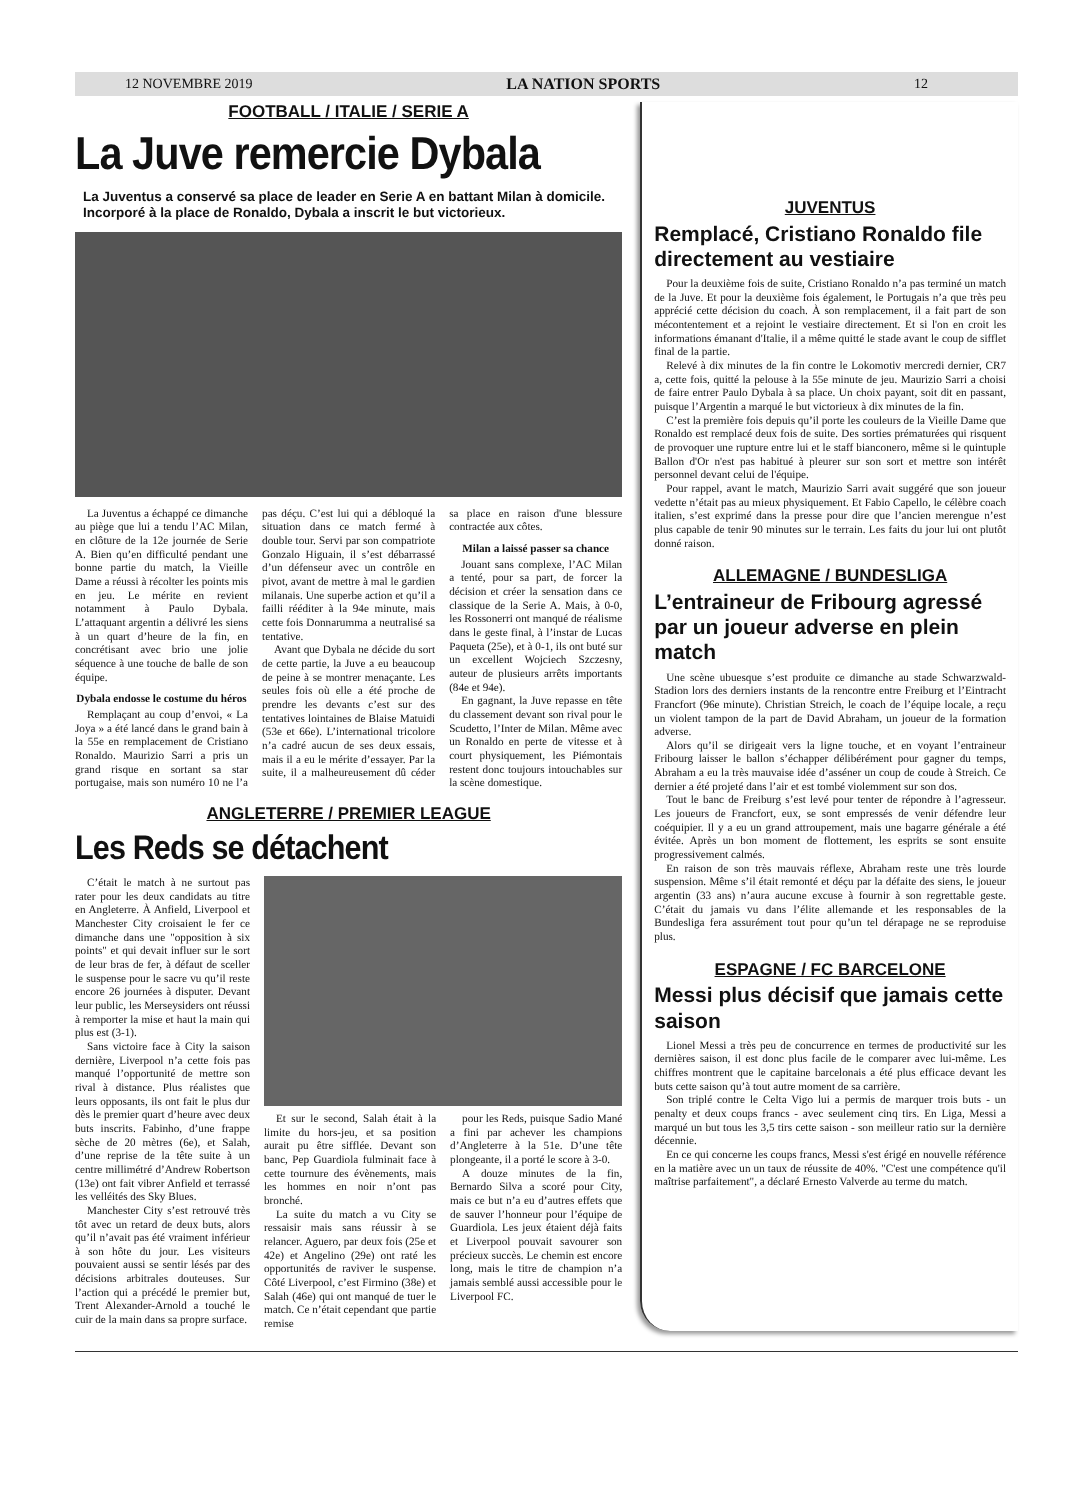12 NOVEMBRE 2019 LA NATION SPORTS 12
FOOTBALL / ITALIE / SERIE A
La Juve remercie Dybala
La Juventus a conservé sa place de leader en Serie A en battant Milan à domicile. Incorporé à la place de Ronaldo, Dybala a inscrit le but victorieux.
La Juventus a échappé ce dimanche au piège que lui a tendu l’AC Milan, en clôture de la 12e journée de Serie A. Bien qu’en difficulté pendant une bonne partie du match, la Vieille Dame a réussi à récolter les points mis en jeu. Le mérite en revient notamment à Paulo Dybala. L’attaquant argentin a délivré les siens à un quart d’heure de la fin, en concrétisant avec brio une jolie séquence à une touche de balle de son équipe.
Dybala endosse le costume du héros
Remplaçant au coup d’envoi, « La Joya » a été lancé dans le grand bain à la 55e en remplacement de Cristiano Ronaldo. Maurizio Sarri a pris un grand risque en sortant sa star portugaise, mais son numéro 10 ne l’a pas déçu. C’est lui qui a débloqué la situation dans ce match fermé à double tour. Servi par son compatriote Gonzalo Higuain, il s’est débarrassé d’un défenseur avec un contrôle en pivot, avant de mettre à mal le gardien milanais. Une superbe action et qu’il a failli rééditer à la 94e minute, mais cette fois Donnarumma a neutralisé sa tentative.
Avant que Dybala ne décide du sort de cette partie, la Juve a eu beaucoup de peine à se montrer menaçante. Les seules fois où elle a été proche de prendre les devants c’est sur des tentatives lointaines de Blaise Matuidi (53e et 66e). L’international tricolore n’a cadré aucun de ses deux essais, mais il a eu le mérite d’essayer. Par la suite, il a malheureusement dû céder sa place en raison d'une blessure contractée aux côtes.
Milan a laissé passer sa chance
Jouant sans complexe, l’AC Milan a tenté, pour sa part, de forcer la décision et créer la sensation dans ce classique de la Serie A. Mais, à 0-0, les Rossonerri ont manqué de réalisme dans le geste final, à l’instar de Lucas Paqueta (25e), et à 0-1, ils ont buté sur un excellent Wojciech Szczesny, auteur de plusieurs arrêts importants (84e et 94e).
En gagnant, la Juve repasse en tête du classement devant son rival pour le Scudetto, l’Inter de Milan. Même avec un Ronaldo en perte de vitesse et à court physiquement, les Piémontais restent donc toujours intouchables sur la scène domestique.
ANGLETERRE / PREMIER LEAGUE
Les Reds se détachent
C’était le match à ne surtout pas rater pour les deux candidats au titre en Angleterre. À Anfield, Liverpool et Manchester City croisaient le fer ce dimanche dans une "opposition à six points" et qui devait influer sur le sort de leur bras de fer, à défaut de sceller le suspense pour le sacre vu qu’il reste encore 26 journées à disputer. Devant leur public, les Merseysiders ont réussi à remporter la mise et haut la main qui plus est (3-1).
Sans victoire face à City la saison dernière, Liverpool n’a cette fois pas manqué l’opportunité de mettre son rival à distance. Plus réalistes que leurs opposants, ils ont fait le plus dur dès le premier quart d’heure avec deux buts inscrits. Fabinho, d’une frappe sèche de 20 mètres (6e), et Salah, d’une reprise de la tête suite à un centre millimétré d’Andrew Robertson (13e) ont fait vibrer Anfield et terrassé les velléités des Sky Blues.
Manchester City s’est retrouvé très tôt avec un retard de deux buts, alors qu’il n’avait pas été vraiment inférieur à son hôte du jour. Les visiteurs pouvaient aussi se sentir lésés par des décisions arbitrales douteuses. Sur l’action qui a précédé le premier but, Trent Alexander-Arnold a touché le cuir de la main dans sa propre surface.
Et sur le second, Salah était à la limite du hors-jeu, et sa position aurait pu être sifflée. Devant son banc, Pep Guardiola fulminait face à cette tournure des évènements, mais les hommes en noir n’ont pas bronché.
La suite du match a vu City se ressaisir mais sans réussir à se relancer. Aguero, par deux fois (25e et 42e) et Angelino (29e) ont raté les opportunités de raviver le suspense. Côté Liverpool, c’est Firmino (38e) et Salah (46e) qui ont manqué de tuer le match. Ce n’était cependant que partie remise
pour les Reds, puisque Sadio Mané a fini par achever les champions d’Angleterre à la 51e. D’une tête plongeante, il a porté le score à 3-0.
A douze minutes de la fin, Bernardo Silva a scoré pour City, mais ce but n’a eu d’autres effets que de sauver l’honneur pour l’équipe de Guardiola. Les jeux étaient déjà faits et Liverpool pouvait savourer son précieux succès. Le chemin est encore long, mais le titre de champion n’a jamais semblé aussi accessible pour le Liverpool FC.
JUVENTUS
Remplacé, Cristiano Ronaldo file directement au vestiaire
Pour la deuxième fois de suite, Cristiano Ronaldo n’a pas terminé un match de la Juve. Et pour la deuxième fois également, le Portugais n’a que très peu apprécié cette décision du coach. À son remplacement, il a fait part de son mécontentement et a rejoint le vestiaire directement. Et si l'on en croit les informations émanant d'Italie, il a même quitté le stade avant le coup de sifflet final de la partie.
Relevé à dix minutes de la fin contre le Lokomotiv mercredi dernier, CR7 a, cette fois, quitté la pelouse à la 55e minute de jeu. Maurizio Sarri a choisi de faire entrer Paulo Dybala à sa place. Un choix payant, soit dit en passant, puisque l’Argentin a marqué le but victorieux à dix minutes de la fin.
C’est la première fois depuis qu’il porte les couleurs de la Vieille Dame que Ronaldo est remplacé deux fois de suite. Des sorties prématurées qui risquent de provoquer une rupture entre lui et le staff bianconero, même si le quintuple Ballon d'Or n'est pas habitué à pleurer sur son sort et mettre son intérêt personnel devant celui de l'équipe.
Pour rappel, avant le match, Maurizio Sarri avait suggéré que son joueur vedette n’était pas au mieux physiquement. Et Fabio Capello, le célèbre coach italien, s’est exprimé dans la presse pour dire que l’ancien merengue n’est plus capable de tenir 90 minutes sur le terrain. Les faits du jour lui ont plutôt donné raison.
ALLEMAGNE / BUNDESLIGA
L’entraineur de Fribourg agressé par un joueur adverse en plein match
Une scène ubuesque s’est produite ce dimanche au stade Schwarzwald-Stadion lors des derniers instants de la rencontre entre Freiburg et l’Eintracht Francfort (96e minute). Christian Streich, le coach de l’équipe locale, a reçu un violent tampon de la part de David Abraham, un joueur de la formation adverse.
Alors qu’il se dirigeait vers la ligne touche, et en voyant l’entraineur Fribourg laisser le ballon s’échapper délibérément pour gagner du temps, Abraham a eu la très mauvaise idée d’asséner un coup de coude à Streich. Ce dernier a été projeté dans l’air et est tombé violemment sur son dos.
Tout le banc de Freiburg s’est levé pour tenter de répondre à l’agresseur. Les joueurs de Francfort, eux, se sont empressés de venir défendre leur coéquipier. Il y a eu un grand attroupement, mais une bagarre générale a été évitée. Après un bon moment de flottement, les esprits se sont ensuite progressivement calmés.
En raison de son très mauvais réflexe, Abraham reste une très lourde suspension. Même s’il était remonté et déçu par la défaite des siens, le joueur argentin (33 ans) n’aura aucune excuse à fournir à son regrettable geste. C’était du jamais vu dans l’élite allemande et les responsables de la Bundesliga fera assurément tout pour qu’un tel dérapage ne se reproduise plus.
ESPAGNE / FC BARCELONE
Messi plus décisif que jamais cette saison
Lionel Messi a très peu de concurrence en termes de productivité sur les dernières saison, il est donc plus facile de le comparer avec lui-même. Les chiffres montrent que le capitaine barcelonais a été plus efficace devant les buts cette saison qu’à tout autre moment de sa carrière.
Son triplé contre le Celta Vigo lui a permis de marquer trois buts - un penalty et deux coups francs - avec seulement cinq tirs. En Liga, Messi a marqué un but tous les 3,5 tirs cette saison - son meilleur ratio sur la dernière décennie.
En ce qui concerne les coups francs, Messi s'est érigé en nouvelle référence en la matière avec un un taux de réussite de 40%. "C'est une compétence qu'il maîtrise parfaitement", a déclaré Ernesto Valverde au terme du match.